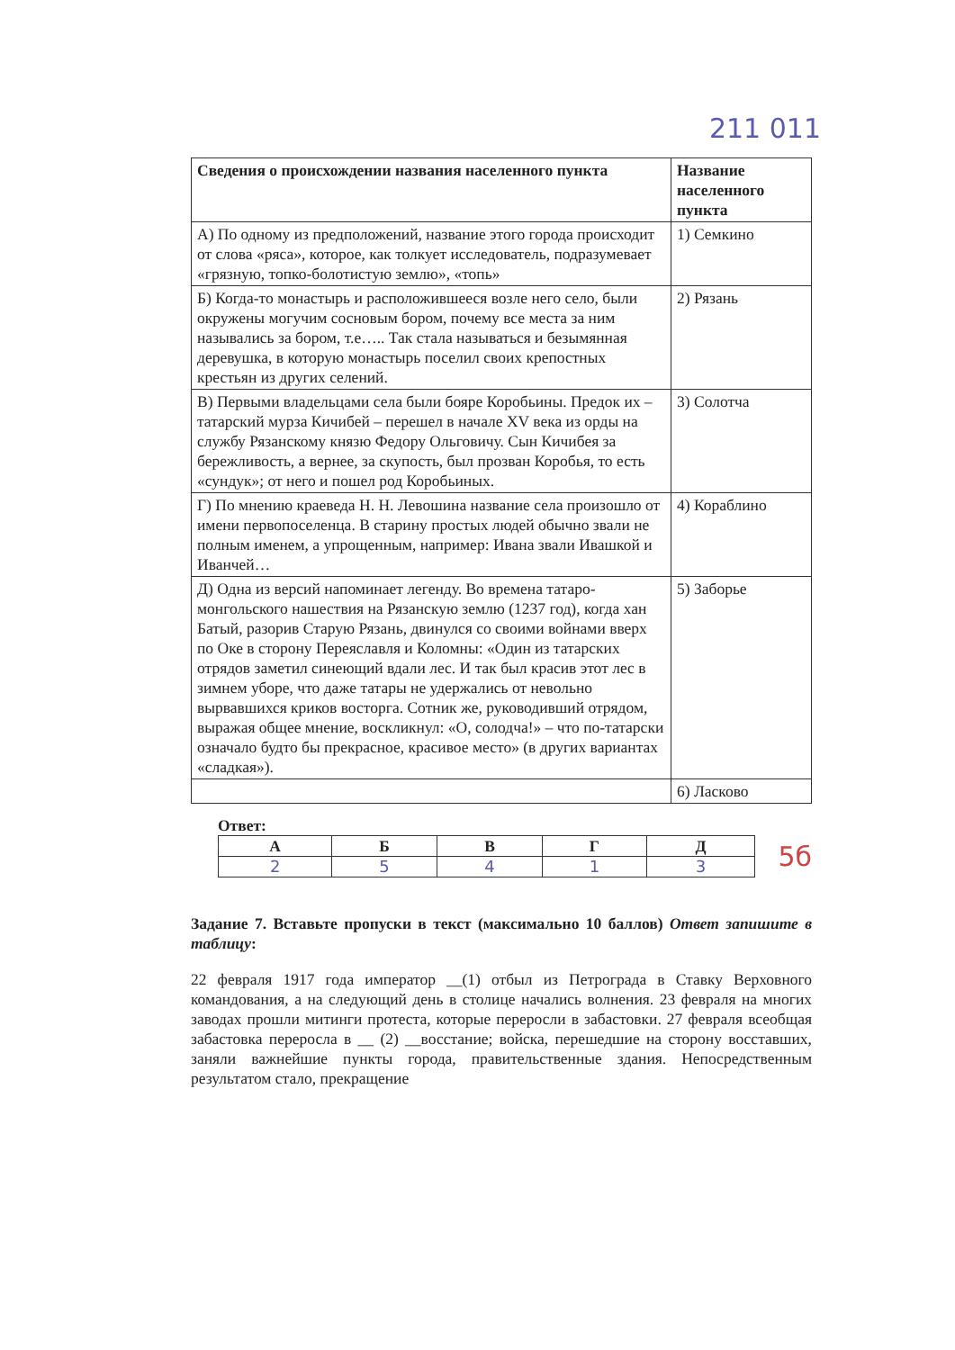211 011
| Сведения о происхождении названия населенного пункта | Название населенного пункта |
| --- | --- |
| А) По одному из предположений, название этого города происходит от слова «ряса», которое, как толкует исследователь, подразумевает «грязную, топко-болотистую землю», «топь» | 1) Семкино |
| Б) Когда-то монастырь и расположившееся возле него село, были окружены могучим сосновым бором, почему все места за ним назывались за бором, т.е….. Так стала называться и безымянная деревушка, в которую монастырь поселил своих крепостных крестьян из других селений. | 2) Рязань |
| В) Первыми владельцами села были бояре Коробьины. Предок их – татарский мурза Кичибей – перешел в начале XV века из орды на службу Рязанскому князю Федору Ольговичу. Сын Кичибея за бережливость, а вернее, за скупость, был прозван Коробья, то есть «сундук»; от него и пошел род Коробьиных. | 3) Солотча |
| Г) По мнению краеведа Н. Н. Левошина название села произошло от имени первопоселенца. В старину простых людей обычно звали не полным именем, а упрощенным, например: Ивана звали Ивашкой и Иванчей… | 4) Кораблино |
| Д) Одна из версий напоминает легенду. Во времена татаро-монгольского нашествия на Рязанскую землю (1237 год), когда хан Батый, разорив Старую Рязань, двинулся со своими войнами вверх по Оке в сторону Переяславля и Коломны: «Один из татарских отрядов заметил синеющий вдали лес. И так был красив этот лес в зимнем уборе, что даже татары не удержались от невольно вырвавшихся криков восторга. Сотник же, руководивший отрядом, выражая общее мнение, воскликнул: «О, солодча!» – что по-татарски означало будто бы прекрасное, красивое место» (в других вариантах «сладкая»). | 5) Заборье |
| | 6) Ласково |
Ответ:
| А | Б | В | Г | Д |
| --- | --- | --- | --- | --- |
| 2 | 5 | 4 | 1 | 3 |
5б
Задание 7. Вставьте пропуски в текст (максимально 10 баллов) Ответ запишите в таблицу:
22 февраля 1917 года император __(1) отбыл из Петрограда в Ставку Верховного командования, а на следующий день в столице начались волнения. 23 февраля на многих заводах прошли митинги протеста, которые переросли в забастовки. 27 февраля всеобщая забастовка переросла в __ (2) __восстание; войска, перешедшие на сторону восставших, заняли важнейшие пункты города, правительственные здания. Непосредственным результатом стало, прекращение